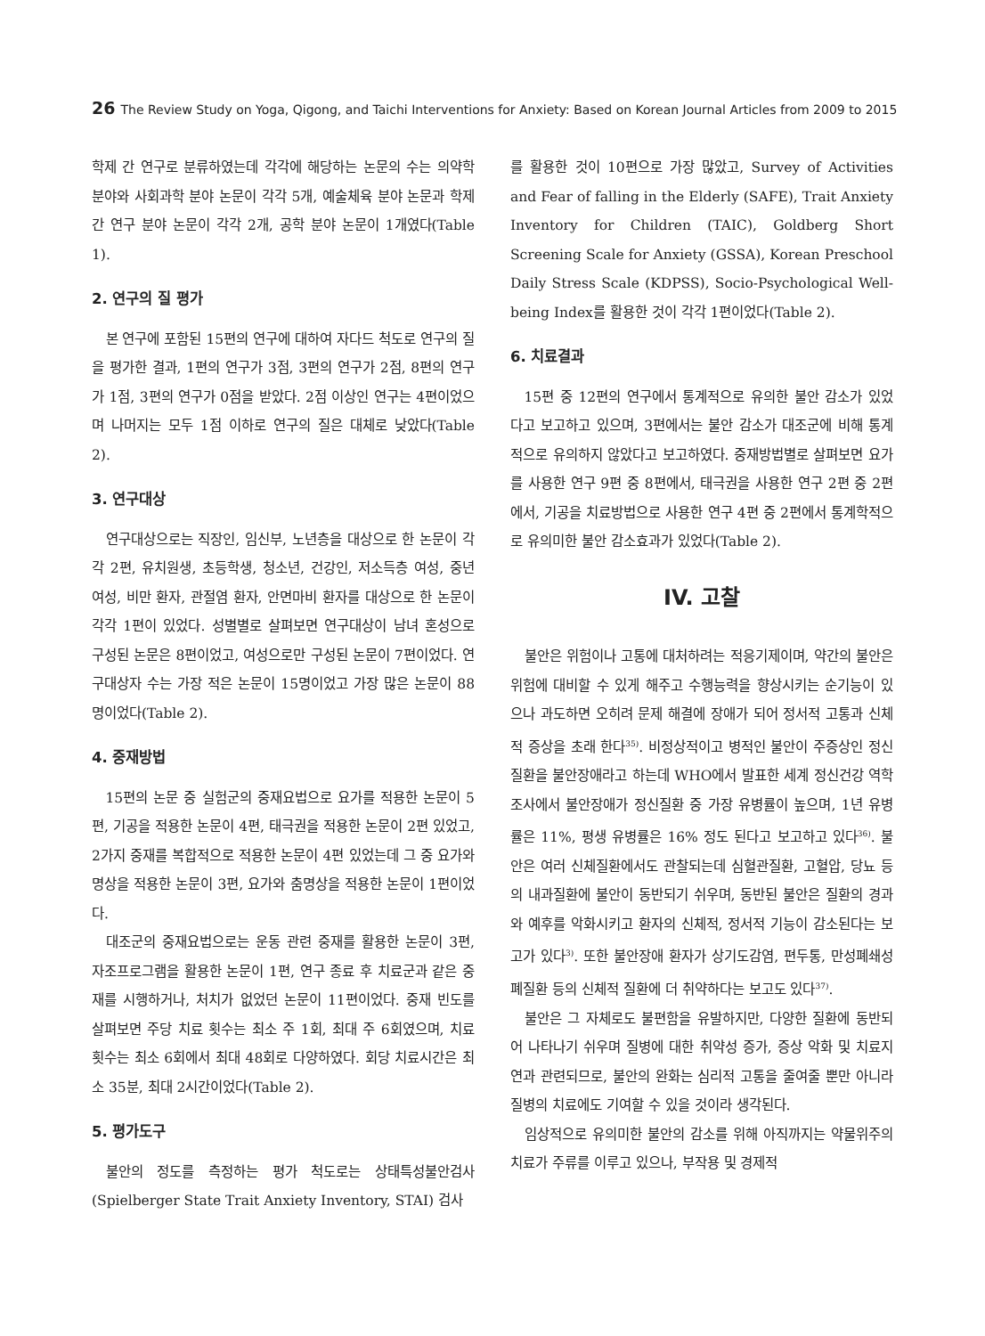26 The Review Study on Yoga, Qigong, and Taichi Interventions for Anxiety: Based on Korean Journal Articles from 2009 to 2015
학제 간 연구로 분류하였는데 각각에 해당하는 논문의 수는 의약학 분야와 사회과학 분야 논문이 각각 5개, 예술체육 분야 논문과 학제 간 연구 분야 논문이 각각 2개, 공학 분야 논문이 1개였다(Table 1).
2. 연구의 질 평가
본 연구에 포함된 15편의 연구에 대하여 자다드 척도로 연구의 질을 평가한 결과, 1편의 연구가 3점, 3편의 연구가 2점, 8편의 연구가 1점, 3편의 연구가 0점을 받았다. 2점 이상인 연구는 4편이었으며 나머지는 모두 1점 이하로 연구의 질은 대체로 낮았다(Table 2).
3. 연구대상
연구대상으로는 직장인, 임신부, 노년층을 대상으로 한 논문이 각각 2편, 유치원생, 초등학생, 청소년, 건강인, 저소득층 여성, 중년 여성, 비만 환자, 관절염 환자, 안면마비 환자를 대상으로 한 논문이 각각 1편이 있었다. 성별별로 살펴보면 연구대상이 남녀 혼성으로 구성된 논문은 8편이었고, 여성으로만 구성된 논문이 7편이었다. 연구대상자 수는 가장 적은 논문이 15명이었고 가장 많은 논문이 88명이었다(Table 2).
4. 중재방법
15편의 논문 중 실험군의 중재요법으로 요가를 적용한 논문이 5편, 기공을 적용한 논문이 4편, 태극권을 적용한 논문이 2편 있었고, 2가지 중재를 복합적으로 적용한 논문이 4편 있었는데 그 중 요가와 명상을 적용한 논문이 3편, 요가와 춤명상을 적용한 논문이 1편이었다.
대조군의 중재요법으로는 운동 관련 중재를 활용한 논문이 3편, 자조프로그램을 활용한 논문이 1편, 연구 종료 후 치료군과 같은 중재를 시행하거나, 처치가 없었던 논문이 11편이었다. 중재 빈도를 살펴보면 주당 치료 횟수는 최소 주 1회, 최대 주 6회였으며, 치료 횟수는 최소 6회에서 최대 48회로 다양하였다. 회당 치료시간은 최소 35분, 최대 2시간이었다(Table 2).
5. 평가도구
불안의 정도를 측정하는 평가 척도로는 상태특성불안검사(Spielberger State Trait Anxiety Inventory, STAI) 검사
를 활용한 것이 10편으로 가장 많았고, Survey of Activities and Fear of falling in the Elderly (SAFE), Trait Anxiety Inventory for Children (TAIC), Goldberg Short Screening Scale for Anxiety (GSSA), Korean Preschool Daily Stress Scale (KDPSS), Socio-Psychological Well-being Index를 활용한 것이 각각 1편이었다(Table 2).
6. 치료결과
15편 중 12편의 연구에서 통계적으로 유의한 불안 감소가 있었다고 보고하고 있으며, 3편에서는 불안 감소가 대조군에 비해 통계적으로 유의하지 않았다고 보고하였다. 중재방법별로 살펴보면 요가를 사용한 연구 9편 중 8편에서, 태극권을 사용한 연구 2편 중 2편에서, 기공을 치료방법으로 사용한 연구 4편 중 2편에서 통계학적으로 유의미한 불안 감소효과가 있었다(Table 2).
IV. 고찰
불안은 위험이나 고통에 대처하려는 적응기제이며, 약간의 불안은 위험에 대비할 수 있게 해주고 수행능력을 향상시키는 순기능이 있으나 과도하면 오히려 문제 해결에 장애가 되어 정서적 고통과 신체적 증상을 초래 한다<sup>35)</sup>. 비정상적이고 병적인 불안이 주증상인 정신질환을 불안장애라고 하는데 WHO에서 발표한 세계 정신건강 역학 조사에서 불안장애가 정신질환 중 가장 유병률이 높으며, 1년 유병률은 11%, 평생 유병률은 16% 정도 된다고 보고하고 있다<sup>36)</sup>. 불안은 여러 신체질환에서도 관찰되는데 심혈관질환, 고혈압, 당뇨 등의 내과질환에 불안이 동반되기 쉬우며, 동반된 불안은 질환의 경과와 예후를 악화시키고 환자의 신체적, 정서적 기능이 감소된다는 보고가 있다<sup>3)</sup>. 또한 불안장애 환자가 상기도감염, 편두통, 만성폐쇄성폐질환 등의 신체적 질환에 더 취약하다는 보고도 있다<sup>37)</sup>.
불안은 그 자체로도 불편함을 유발하지만, 다양한 질환에 동반되어 나타나기 쉬우며 질병에 대한 취약성 증가, 증상 악화 및 치료지연과 관련되므로, 불안의 완화는 심리적 고통을 줄여줄 뿐만 아니라 질병의 치료에도 기여할 수 있을 것이라 생각된다.
임상적으로 유의미한 불안의 감소를 위해 아직까지는 약물위주의 치료가 주류를 이루고 있으나, 부작용 및 경제적